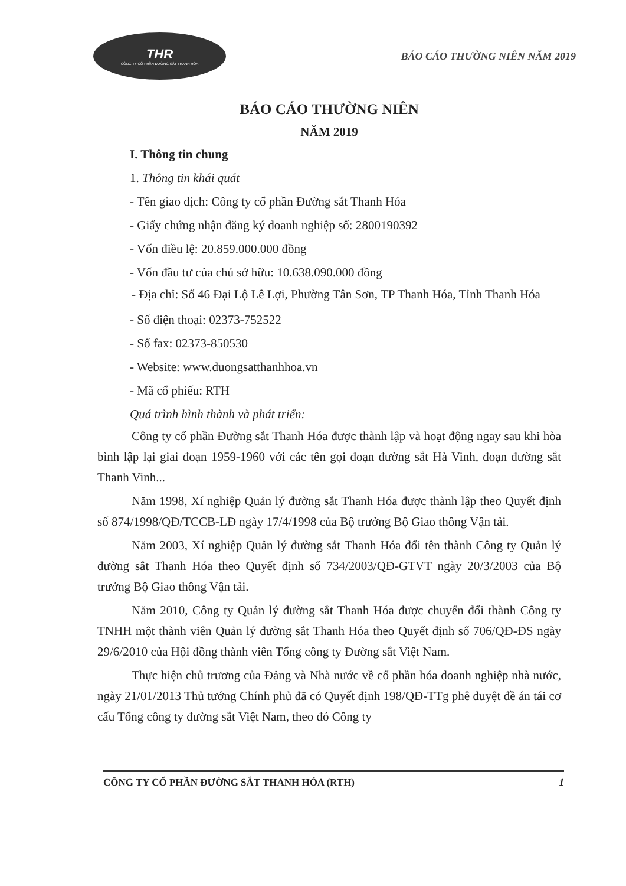THR
CÔNG TY CỔ PHẦN ĐƯỜNG SẮT THANH HÓA
BÁO CÁO THƯỜNG NIÊN NĂM 2019
BÁO CÁO THƯỜNG NIÊN
NĂM 2019
I. Thông tin chung
1. Thông tin khái quát
- Tên giao dịch: Công ty cổ phần Đường sắt Thanh Hóa
- Giấy chứng nhận đăng ký doanh nghiệp số: 2800190392
- Vốn điều lệ: 20.859.000.000 đồng
- Vốn đầu tư của chủ sở hữu: 10.638.090.000 đồng
- Địa chỉ: Số 46 Đại Lộ Lê Lợi, Phường Tân Sơn, TP Thanh Hóa, Tỉnh Thanh Hóa
- Số điện thoại: 02373-752522
- Số fax: 02373-850530
- Website: www.duongsatthanhhoa.vn
- Mã cổ phiếu: RTH
Quá trình hình thành và phát triển:
Công ty cổ phần Đường sắt Thanh Hóa được thành lập và hoạt động ngay sau khi hòa bình lập lại giai đoạn 1959-1960 với các tên gọi đoạn đường sắt Hà Vinh, đoạn đường sắt Thanh Vinh...
Năm 1998, Xí nghiệp Quản lý đường sắt Thanh Hóa được thành lập theo Quyết định số 874/1998/QĐ/TCCB-LĐ ngày 17/4/1998 của Bộ trưởng Bộ Giao thông Vận tải.
Năm 2003, Xí nghiệp Quản lý đường sắt Thanh Hóa đổi tên thành Công ty Quản lý đường sắt Thanh Hóa theo Quyết định số 734/2003/QĐ-GTVT ngày 20/3/2003 của Bộ trưởng Bộ Giao thông Vận tải.
Năm 2010, Công ty Quản lý đường sắt Thanh Hóa được chuyển đổi thành Công ty TNHH một thành viên Quản lý đường sắt Thanh Hóa theo Quyết định số 706/QĐ-ĐS ngày 29/6/2010 của Hội đồng thành viên Tổng công ty Đường sắt Việt Nam.
Thực hiện chủ trương của Đảng và Nhà nước về cổ phần hóa doanh nghiệp nhà nước, ngày 21/01/2013 Thủ tướng Chính phủ đã có Quyết định 198/QĐ-TTg phê duyệt đề án tái cơ cấu Tổng công ty đường sắt Việt Nam, theo đó Công ty
CÔNG TY CỔ PHẦN ĐƯỜNG SẮT THANH HÓA (RTH) 1